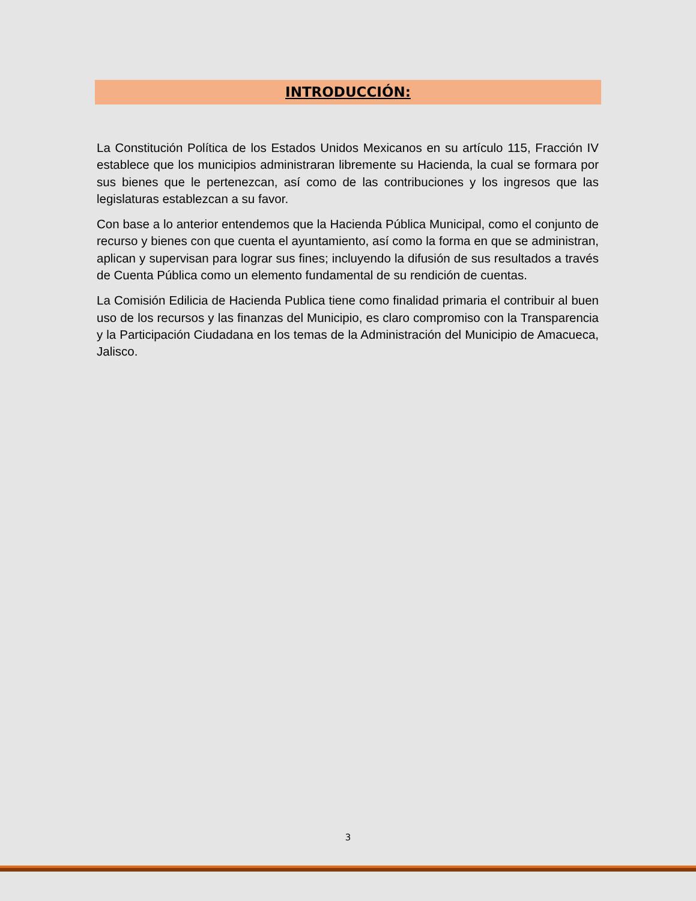INTRODUCCIÓN:
La Constitución Política de los Estados Unidos Mexicanos en su artículo 115, Fracción IV establece que los municipios administraran libremente su Hacienda, la cual se formara por sus bienes que le pertenezcan, así como de las contribuciones y los ingresos que las legislaturas establezcan a su favor.
Con base a lo anterior entendemos que la Hacienda Pública Municipal, como el conjunto de recurso y bienes con que cuenta el ayuntamiento, así como la forma en que se administran, aplican y supervisan para lograr sus fines; incluyendo la difusión de sus resultados a través de Cuenta Pública como un elemento fundamental de su rendición de cuentas.
La Comisión Edilicia de Hacienda Publica tiene como finalidad primaria el contribuir al buen uso de los recursos y las finanzas del Municipio, es claro compromiso con la Transparencia y la Participación Ciudadana en los temas de la Administración del Municipio de Amacueca, Jalisco.
3